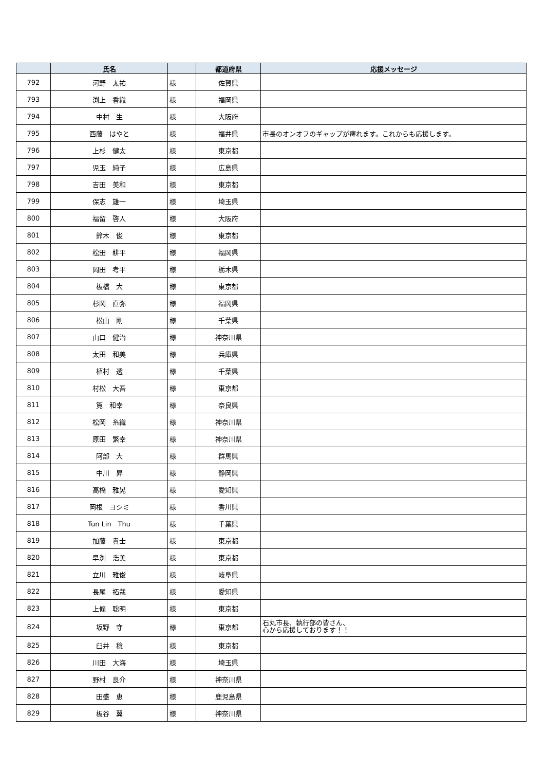| | 氏名 | | 都道府県 | 応援メッセージ |
| --- | --- | --- | --- | --- |
| 792 | 河野 太祐 | 様 | 佐賀県 | |
| 793 | 渕上 香織 | 様 | 福岡県 | |
| 794 | 中村 生 | 様 | 大阪府 | |
| 795 | 西藤 はやと | 様 | 福井県 | 市長のオンオフのギャップが痺れます。これからも応援します。 |
| 796 | 上杉 健太 | 様 | 東京都 | |
| 797 | 児玉 純子 | 様 | 広島県 | |
| 798 | 吉田 美和 | 様 | 東京都 | |
| 799 | 保志 雄一 | 様 | 埼玉県 | |
| 800 | 福留 啓人 | 様 | 大阪府 | |
| 801 | 鈴木 俊 | 様 | 東京都 | |
| 802 | 松田 耕平 | 様 | 福岡県 | |
| 803 | 岡田 考平 | 様 | 栃木県 | |
| 804 | 板橋 大 | 様 | 東京都 | |
| 805 | 杉岡 直弥 | 様 | 福岡県 | |
| 806 | 松山 剛 | 様 | 千葉県 | |
| 807 | 山口 健治 | 様 | 神奈川県 | |
| 808 | 太田 和美 | 様 | 兵庫県 | |
| 809 | 植村 透 | 様 | 千葉県 | |
| 810 | 村松 大吾 | 様 | 東京都 | |
| 811 | 筧 和幸 | 様 | 奈良県 | |
| 812 | 松岡 糸織 | 様 | 神奈川県 | |
| 813 | 原田 繁幸 | 様 | 神奈川県 | |
| 814 | 阿部 大 | 様 | 群馬県 | |
| 815 | 中川 昇 | 様 | 静岡県 | |
| 816 | 高橋 雅晃 | 様 | 愛知県 | |
| 817 | 岡根 ヨシミ | 様 | 香川県 | |
| 818 | Tun Lin Thu | 様 | 千葉県 | |
| 819 | 加藤 貴士 | 様 | 東京都 | |
| 820 | 早渕 浩美 | 様 | 東京都 | |
| 821 | 立川 雅俊 | 様 | 岐阜県 | |
| 822 | 長尾 拓哉 | 様 | 愛知県 | |
| 823 | 上條 聡明 | 様 | 東京都 | |
| 824 | 坂野 守 | 様 | 東京都 | 石丸市長、執行部の皆さん、 心から応援しております！！ |
| 825 | 臼井 稔 | 様 | 東京都 | |
| 826 | 川田 大海 | 様 | 埼玉県 | |
| 827 | 野村 良介 | 様 | 神奈川県 | |
| 828 | 田盛 恵 | 様 | 鹿児島県 | |
| 829 | 板谷 翼 | 様 | 神奈川県 | |